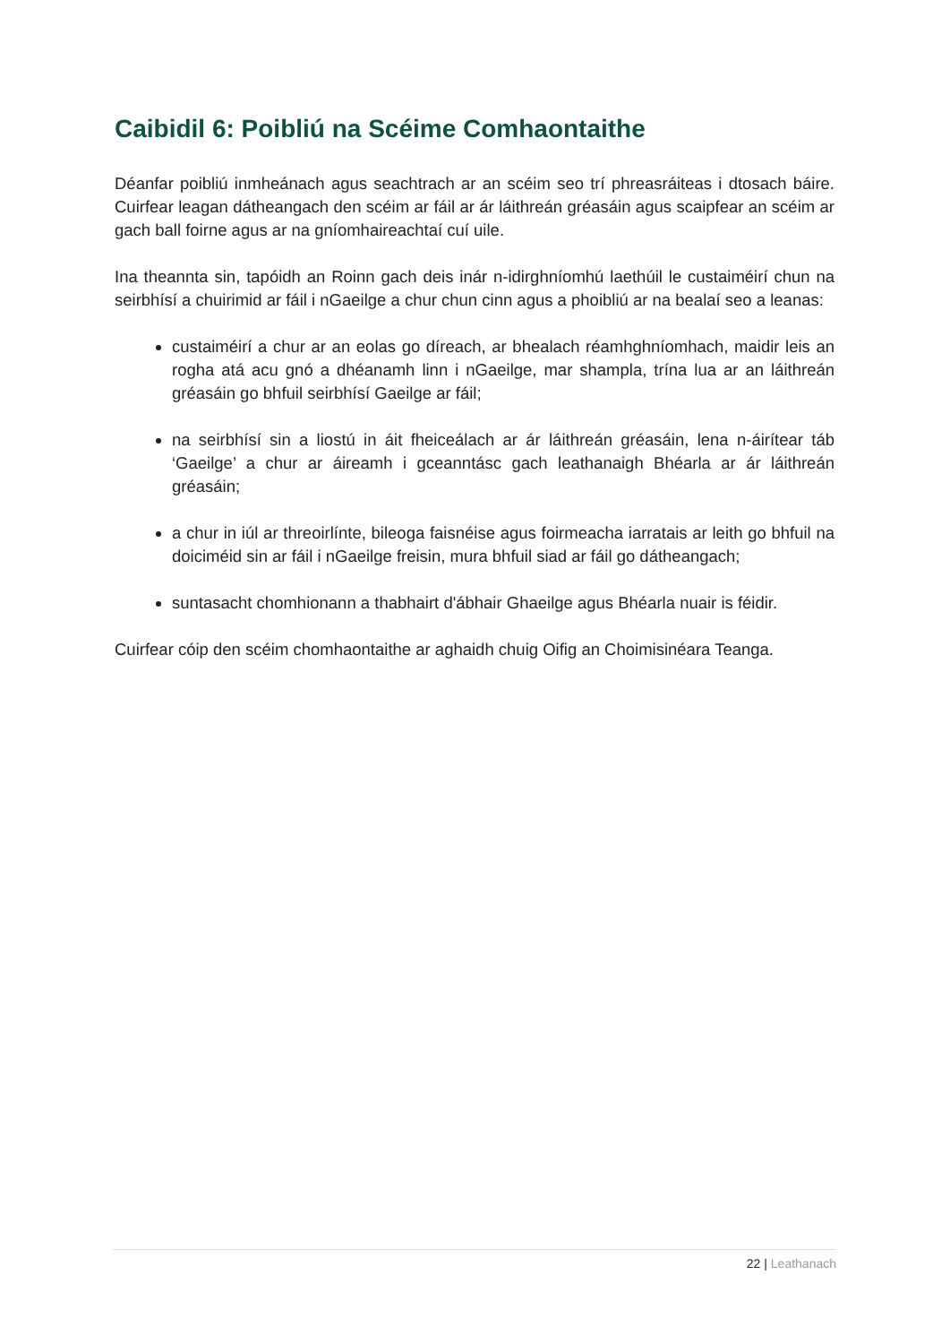Caibidil 6: Poibliú na Scéime Comhaontaithe
Déanfar poibliú inmheánach agus seachtrach ar an scéim seo trí phreasráiteas i dtosach báire. Cuirfear leagan dátheangach den scéim ar fáil ar ár láithreán gréasáin agus scaipfear an scéim ar gach ball foirne agus ar na gníomhaireachtaí cuí uile.
Ina theannta sin, tapóidh an Roinn gach deis inár n-idirghníomhú laethúil le custaiméirí chun na seirbhísí a chuirimid ar fáil i nGaeilge a chur chun cinn agus a phoibliú ar na bealaí seo a leanas:
custaiméirí a chur ar an eolas go díreach, ar bhealach réamhghníomhach, maidir leis an rogha atá acu gnó a dhéanamh linn i nGaeilge, mar shampla, trína lua ar an láithreán gréasáin go bhfuil seirbhísí Gaeilge ar fáil;
na seirbhísí sin a liostú in áit fheiceálach ar ár láithreán gréasáin, lena n-áirítear táb ‘Gaeilge’ a chur ar áireamh i gceanntásc gach leathanaigh Bhéarla ar ár láithreán gréasáin;
a chur in iúl ar threoirlínte, bileoga faisnéise agus foirmeacha iarratais ar leith go bhfuil na doiciméid sin ar fáil i nGaeilge freisin, mura bhfuil siad ar fáil go dátheangach;
suntasacht chomhionann a thabhairt d'ábhair Ghaeilge agus Bhéarla nuair is féidir.
Cuirfear cóip den scéim chomhaontaithe ar aghaidh chuig Oifig an Choimisinéara Teanga.
22 | Leathanach